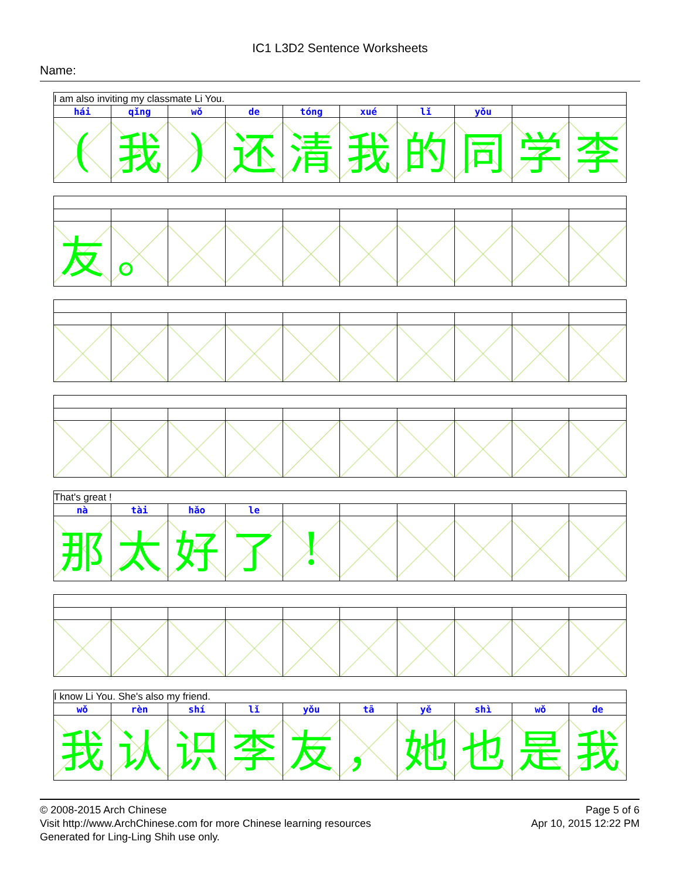IC1 L3D2 Sentence Worksheets
Name:
| I am also inviting my classmate Li You. | | | | | | | | | |
| hái | qǐng | wǒ | de | tóng | xué | lǐ | yǒu | | |
| ( | 我 | ) | 还 | 清 | 我 | 的 | 同 | 学 | 李 |
| 友 | 。 | | | | | | | | |
| That's great ! | | | | | | | | | |
| nà | tài | hǎo | le | | | | | | |
| 那 | 太 | 好 | 了 | ! | | | | | |
| I know Li You. She's also my friend. | | | | | | | | | |
| wǒ | rèn | shí | lǐ | yǒu | tā | yě | shì | wǒ | de |
| 我 | 认 | 识 | 李 | 友 | ， | 她 | 也 | 是 | 我 |
© 2008-2015 Arch Chinese
Visit http://www.ArchChinese.com for more Chinese learning resources
Generated for Ling-Ling Shih use only.
Page 5 of 6
Apr 10, 2015 12:22 PM